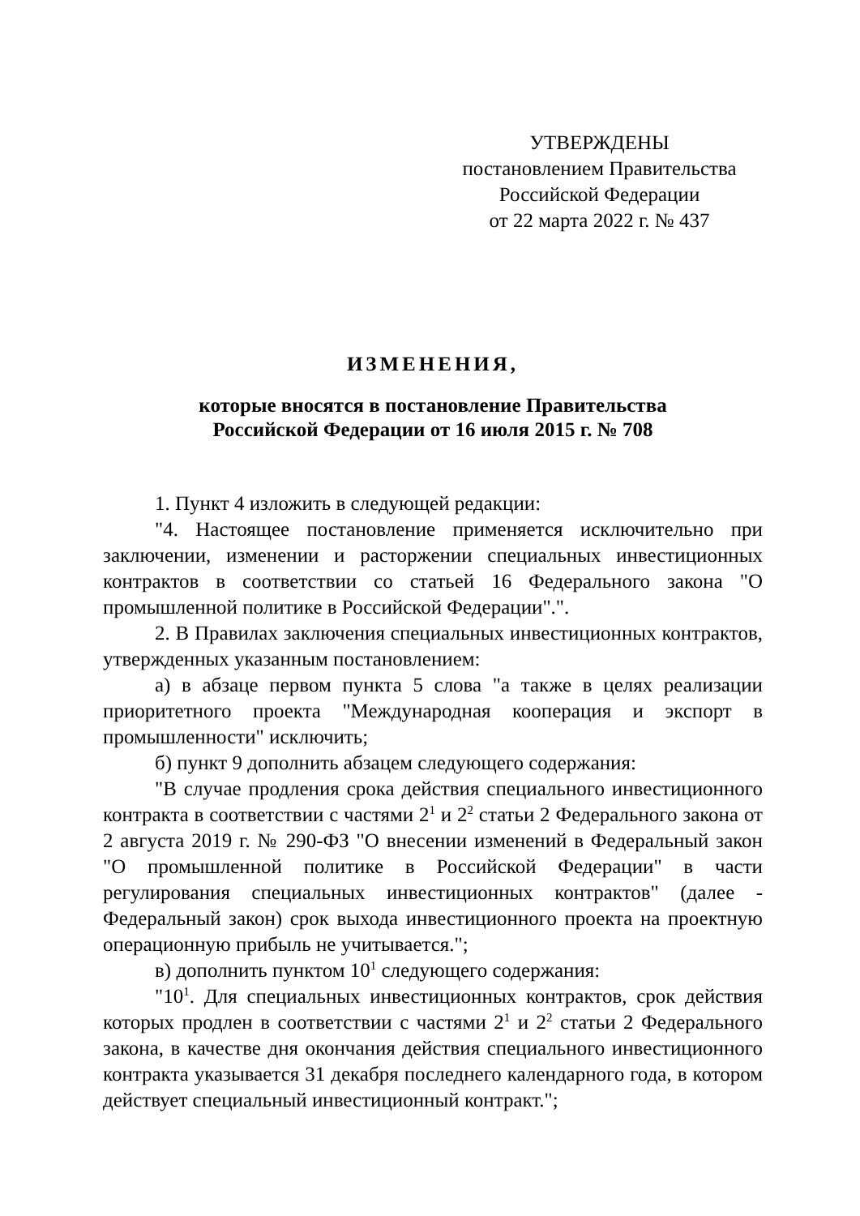УТВЕРЖДЕНЫ
постановлением Правительства
Российской Федерации
от 22 марта 2022 г. № 437
ИЗМЕНЕНИЯ,
которые вносятся в постановление Правительства
Российской Федерации от 16 июля 2015 г. № 708
1. Пункт 4 изложить в следующей редакции:
"4. Настоящее постановление применяется исключительно при заключении, изменении и расторжении специальных инвестиционных контрактов в соответствии со статьей 16 Федерального закона "О промышленной политике в Российской Федерации".".
2. В Правилах заключения специальных инвестиционных контрактов, утвержденных указанным постановлением:
а) в абзаце первом пункта 5 слова "а также в целях реализации приоритетного проекта "Международная кооперация и экспорт в промышленности" исключить;
б) пункт 9 дополнить абзацем следующего содержания:
"В случае продления срока действия специального инвестиционного контракта в соответствии с частями 2<sup>1</sup> и 2<sup>2</sup> статьи 2 Федерального закона от 2 августа 2019 г. № 290-ФЗ "О внесении изменений в Федеральный закон "О промышленной политике в Российской Федерации" в части регулирования специальных инвестиционных контрактов" (далее - Федеральный закон) срок выхода инвестиционного проекта на проектную операционную прибыль не учитывается.";
в) дополнить пунктом 10<sup>1</sup> следующего содержания:
"10<sup>1</sup>. Для специальных инвестиционных контрактов, срок действия которых продлен в соответствии с частями 2<sup>1</sup> и 2<sup>2</sup> статьи 2 Федерального закона, в качестве дня окончания действия специального инвестиционного контракта указывается 31 декабря последнего календарного года, в котором действует специальный инвестиционный контракт.";